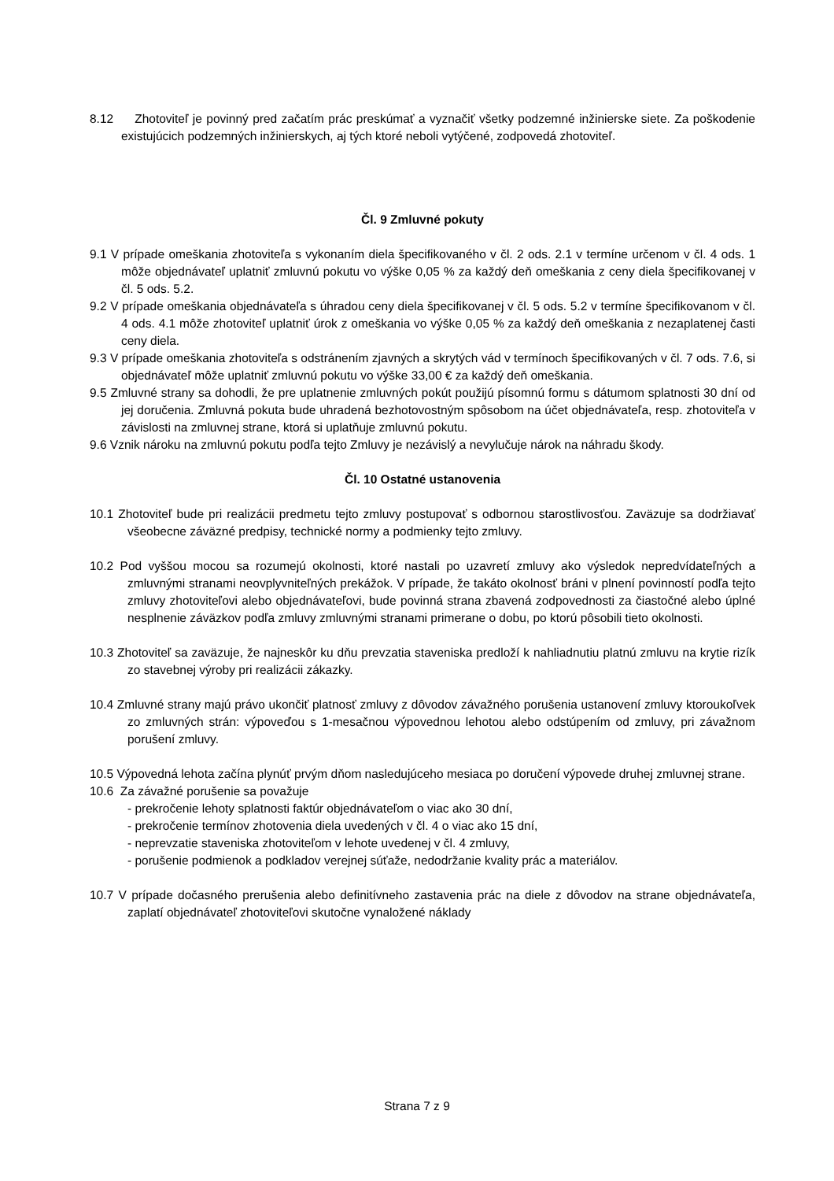8.12 Zhotoviteľ je povinný pred začatím prác preskúmať a vyznačiť všetky podzemné inžinierske siete. Za poškodenie existujúcich podzemných inžinierskych, aj tých ktoré neboli vytýčené, zodpovedá zhotoviteľ.
Čl. 9 Zmluvné pokuty
9.1 V prípade omeškania zhotoviteľa s vykonaním diela špecifikovaného v čl. 2 ods. 2.1 v termíne určenom v čl. 4 ods. 1 môže objednávateľ uplatniť zmluvnú pokutu vo výške 0,05 % za každý deň omeškania z ceny diela špecifikovanej v čl. 5 ods. 5.2.
9.2 V prípade omeškania objednávateľa s úhradou ceny diela špecifikovanej v čl. 5 ods. 5.2 v termíne špecifikovanom v čl. 4 ods. 4.1 môže zhotoviteľ uplatniť úrok z omeškania vo výške 0,05 % za každý deň omeškania z nezaplatenej časti ceny diela.
9.3 V prípade omeškania zhotoviteľa s odstránením zjavných a skrytých vád v termínoch špecifikovaných v čl. 7 ods. 7.6, si objednávateľ môže uplatniť zmluvnú pokutu vo výške 33,00 € za každý deň omeškania.
9.5 Zmluvné strany sa dohodli, že pre uplatnenie zmluvných pokút použijú písomnú formu s dátumom splatnosti 30 dní od jej doručenia. Zmluvná pokuta bude uhradená bezhotovostným spôsobom na účet objednávateľa, resp. zhotoviteľa v závislosti na zmluvnej strane, ktorá si uplatňuje zmluvnú pokutu.
9.6 Vznik nároku na zmluvnú pokutu podľa tejto Zmluvy je nezávislý a nevylučuje nárok na náhradu škody.
Čl. 10 Ostatné ustanovenia
10.1 Zhotoviteľ bude pri realizácii predmetu tejto zmluvy postupovať s odbornou starostlivosťou. Zaväzuje sa dodržiavať všeobecne záväzné predpisy, technické normy a podmienky tejto zmluvy.
10.2 Pod vyššou mocou sa rozumejú okolnosti, ktoré nastali po uzavretí zmluvy ako výsledok nepredvídateľných a zmluvnými stranami neovplyvniteľných prekážok. V prípade, že takáto okolnosť bráni v plnení povinností podľa tejto zmluvy zhotoviteľovi alebo objednávateľovi, bude povinná strana zbavená zodpovednosti za čiastočné alebo úplné nesplnenie záväzkov podľa zmluvy zmluvnými stranami primerane o dobu, po ktorú pôsobili tieto okolnosti.
10.3 Zhotoviteľ sa zaväzuje, že najneskôr ku dňu prevzatia staveniska predloží k nahliadnutiu platnú zmluvu na krytie rizík zo stavebnej výroby pri realizácii zákazky.
10.4 Zmluvné strany majú právo ukončiť platnosť zmluvy z dôvodov závažného porušenia ustanovení zmluvy ktoroukoľvek zo zmluvných strán: výpoveďou s 1-mesačnou výpovednou lehotou alebo odstúpením od zmluvy, pri závažnom porušení zmluvy.
10.5 Výpovedná lehota začína plynúť prvým dňom nasledujúceho mesiaca po doručení výpovede druhej zmluvnej strane.
10.6 Za závažné porušenie sa považuje
- prekročenie lehoty splatnosti faktúr objednávateľom o viac ako 30 dní,
- prekročenie termínov zhotovenia diela uvedených v čl. 4 o viac ako 15 dní,
- neprevzatie staveniska zhotoviteľom v lehote uvedenej v čl. 4 zmluvy,
- porušenie podmienok a podkladov verejnej súťaže, nedodržanie kvality prác a materiálov.
10.7 V prípade dočasného prerušenia alebo definitívneho zastavenia prác na diele z dôvodov na strane objednávateľa, zaplatí objednávateľ zhotoviteľovi skutočne vynaložené náklady
Strana 7 z 9